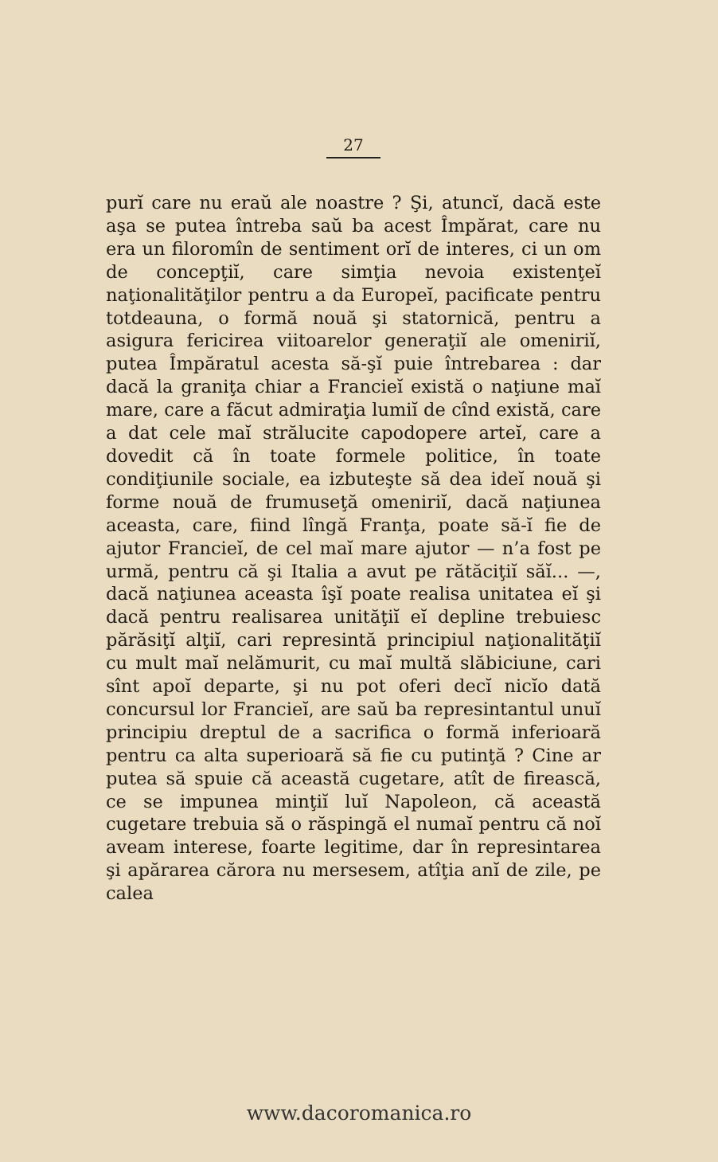27
purĭ care nu eraŭ ale noastre ? Şi, atuncĭ, dacă este aşa se putea întreba saŭ ba acest Împărat, care nu era un filoromîn de sentiment orĭ de interes, ci un om de concepţiĭ, care simţia nevoia existenţeĭ naţionalităţilor pentru a da Europeĭ, pacificate pentru totdeauna, o formă nouă şi statornică, pentru a asigura fericirea viitoarelor generaţiĭ ale omeniriĭ, putea Împăratul acesta să-şĭ puie întrebarea : dar dacă la graniţa chiar a Franciеĭ există o naţiune maĭ mare, care a făcut admiraţia lumiĭ de cînd există, care a dat cele maĭ strălucite capodopere arteĭ, care a dovedit că în toate formele politice, în toate condiţiunile sociale, ea izbuteşte să dea ideĭ nouă şi forme nouă de frumuseţă omeniriĭ, dacă naţiunea aceasta, care, fiind lîngă Franţa, poate să-ĭ fie de ajutor Franciеĭ, de cel maĭ mare ajutor — n’a fost pe urmă, pentru că şi Italia a avut pe rătăciţiĭ săĭ... —, dacă naţiunea aceasta îşĭ poate realisa unitatea eĭ şi dacă pentru realisarea unităţiĭ eĭ depline trebuiesc părăsiţĭ alţiĭ, cari represintă principiul naţionalităţiĭ cu mult maĭ nelămurit, cu maĭ multă slăbiciune, cari sînt apoĭ departe, şi nu pot oferi decĭ nicĭo dată concursul lor Franciеĭ, are saŭ ba represintantul unuĭ principiu dreptul de a sacrifica o formă inferioară pentru ca alta superioară să fie cu putinţă ? Cine ar putea să spuie că această cugetare, atît de firească, ce se impunea minţiĭ luĭ Napoleon, că această cugetare trebuia să o răspingă el numaĭ pentru că noĭ aveam interese, foarte legitime, dar în represintarea şi apărarea cărora nu mersesem, atîţia anĭ de zile, pe calea
www.dacoromanica.ro